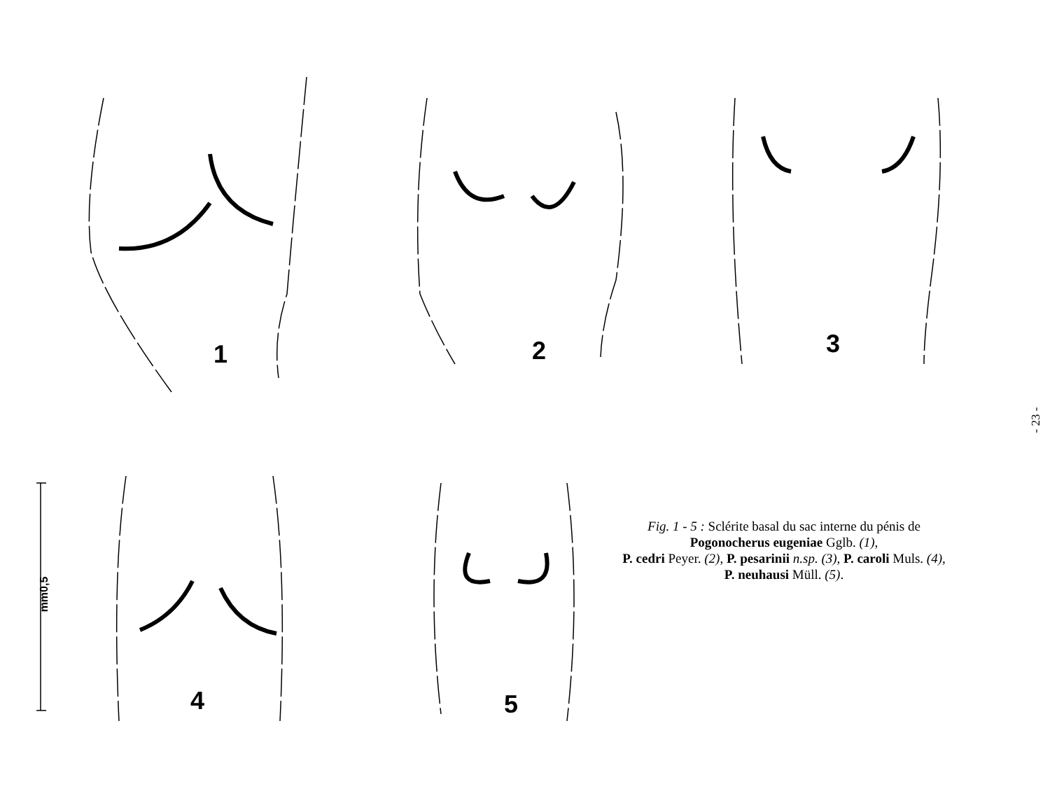1 2 3
4 5
mm0,5
- 23 -
Fig. 1 - 5 : Sclérite basal du sac interne du pénis de
Pogonocherus eugeniae Gglb. (1),
P. cedri Peyer. (2), P. pesarinii n.sp. (3), P. caroli Muls. (4),
P. neuhausi Müll. (5).